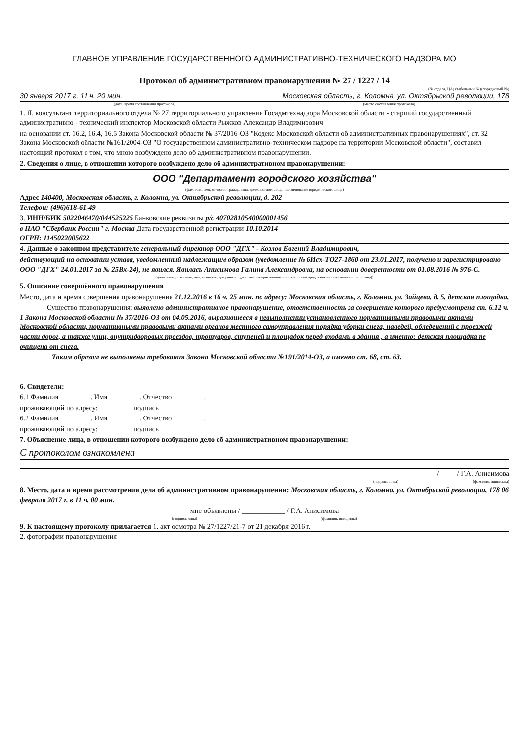ГЛАВНОЕ УПРАВЛЕНИЕ ГОСУДАРСТВЕННОГО АДМИНИСТРАТИВНО-ТЕХНИЧЕСКОГО НАДЗОРА МО
Протокол об административном правонарушении № 27 / 1227 / 14
(№ отдела, ЦА) (табельный №) (порядковый №)
30 января 2017 г. 11 ч. 20 мин. Московская область, г. Коломна, ул. Октябрьской революции, 178
(дата, время составления протокола) (место составления протокола)
1. Я, консультант территориального отдела № 27 территориального управления Госадмтехнадзора Московской области - старший государственный административно - технический инспектор Московской области Рыжков Александр Владимирович
на основании ст. 16.2, 16.4, 16.5 Закона Московской области № 37/2016-ОЗ "Кодекс Московской области об административных правонарушениях", ст. 32 Закона Московской области №161/2004-ОЗ "О государственном административно-техническом надзоре на территории Московской области", составил настоящий протокол о том, что мною возбуждено дело об административном правонарушении.
2. Сведения о лице, в отношении которого возбуждено дело об административном правонарушении:
ООО "Департамент городского хозяйства"
(фамилия, имя, отчество гражданина, должностного лица, наименование юридического лица)
Адрес 140400, Московская область, г. Коломна, ул. Октябрьской революции, д. 202
Телефон: (496)618-61-49
3. ИНН/БИК 5022046470/044525225 Банковские реквизиты р/с 40702810540000001456
в ПАО "Сбербанк России" г. Москва Дата государственной регистрации 10.10.2014
ОГРН: 1145022005622
4. Данные о законном представителе генеральный директор ООО "ДГХ" - Козлов Евгений Владимирович,
действующий на основании устава, уведомленный надлежащим образом (уведомление № 6Исх-ТО27-1860 от 23.01.2017, получено и зарегистрировано ООО "ДГХ" 24.01.2017 за № 25Вх-24), не явился. Явилась Анисимова Галина Александровна, на основании доверенности от 01.08.2016 № 976-С.
(должность, фамилия, имя, отчество, документы, удостоверяющие полномочия законного представителя (наименование, номер))
5. Описание совершённого правонарушения
Место, дата и время совершения правонарушения 21.12.2016 в 16 ч. 25 мин. по адресу: Московская область, г. Коломна, ул. Зайцева, д. 5, детская площадка,
Существо правонарушения: выявлено административное правонарушение, ответственность за совершение которого предусмотрена ст. 6.12 ч. 1 Закона Московской области № 37/2016-ОЗ от 04.05.2016, выразившееся в невыполнении установленного нормативными правовыми актами Московской области, нормативными правовыми актами органов местного самоуправления порядка уборки снега, наледей, обледенений с проезжей части дорог, а также улиц, внутридворовых проездов, тротуаров, ступеней и площадок перед входами в здания , а именно: детская площадка не очищена от снега.
Таким образом не выполнены требования Закона Московской области №191/2014-ОЗ, а именно ст. 68, ст. 63.
6. Свидетели:
6.1 Фамилия ________ . Имя ________ . Отчество ________ .
проживающий по адресу: ________ . подпись ________
6.2 Фамилия ________ . Имя ________ . Отчество ________ .
проживающий по адресу: ________ . подпись ________
7. Объяснение лица, в отношении которого возбуждено дело об административном правонарушении:
С протоколом ознакомлена
/ / Г.А. Анисимова
(подпись лица) (фамилия, инициалы)
8. Место, дата и время рассмотрения дела об административном правонарушении: Московская область, г. Коломна, ул. Октябрьской революции, 178 06 февраля 2017 г. в 11 ч. 00 мин.
мне объявлены / ____________ / Г.А. Анисимова
(подпись лица) (фамилия, инициалы)
9. К настоящему протоколу прилагается 1. акт осмотра № 27/1227/21-7 от 21 декабря 2016 г.
2. фотографии правонарушения